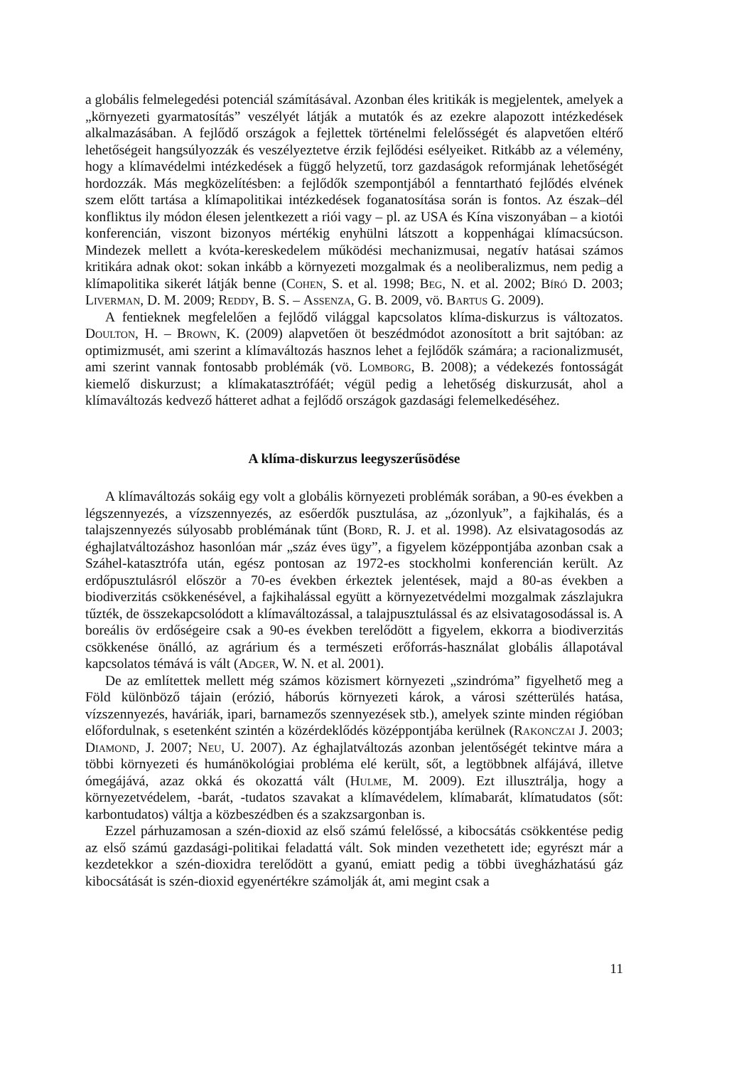a globális felmelegedési potenciál számításával. Azonban éles kritikák is megjelentek, amelyek a „környezeti gyarmatosítás” veszélyét látják a mutatók és az ezekre alapozott intézkedések alkalmazásában. A fejlődő országok a fejlettek történelmi felelősségét és alapvetően eltérő lehetőségeit hangsúlyozzák és veszélyeztetve érzik fejlődési esélyeiket. Ritkább az a vélemény, hogy a klímavédelmi intézkedések a függő helyzetű, torz gazdaságok reformjának lehetőségét hordozzák. Más megközelítésben: a fejlődők szempontjából a fenntartható fejlődés elvének szem előtt tartása a klímapolitikai intézkedések foganatosítása során is fontos. Az észak–dél konfliktus ily módon élesen jelentkezett a riói vagy – pl. az USA és Kína viszonyában – a kiotói konferencián, viszont bizonyos mértékig enyhülni látszott a koppenhágai klímacsúcson. Mindezek mellett a kvóta-kereskedelem működési mechanizmusai, negatív hatásai számos kritikára adnak okot: sokan inkább a környezeti mozgalmak és a neoliberalizmus, nem pedig a klímapolitika sikerét látják benne (Cohen, S. et al. 1998; Beg, N. et al. 2002; Bíró D. 2003; Liverman, D. M. 2009; Reddy, B. S. – Assenza, G. B. 2009, vö. Bartus G. 2009).
A fentieknek megfelelően a fejlődő világgal kapcsolatos klíma-diskurzus is változatos. Doulton, H. – Brown, K. (2009) alapvetően öt beszédmódot azonosított a brit sajtóban: az optimizmusét, ami szerint a klímaváltozás hasznos lehet a fejlődők számára; a racionalizmusét, ami szerint vannak fontosabb problémák (vö. Lomborg, B. 2008); a védekezés fontosságát kiemelő diskurzust; a klímakatasztrófáét; végül pedig a lehetőség diskurzusát, ahol a klímaváltozás kedvező hátteret adhat a fejlődő országok gazdasági felemelkedéséhez.
A klíma-diskurzus leegyszerűsödése
A klímaváltozás sokáig egy volt a globális környezeti problémák sorában, a 90-es években a légszennyezés, a vízszennyezés, az esőerdők pusztulása, az „ózonlyuk”, a fajkihalás, és a talajszennyezés súlyosabb problémának tűnt (Bord, R. J. et al. 1998). Az elsivatagosodás az éghajlatváltozáshoz hasonlóan már „száz éves ügy”, a figyelem középpontjába azonban csak a Száhel-katasztrófa után, egész pontosan az 1972-es stockholmi konferencián került. Az erdőpusztulásról először a 70-es években érkeztek jelentések, majd a 80-as években a biodiverzitás csökkenésével, a fajkihalással együtt a környezetvédelmi mozgalmak zászlajukra tűzték, de összekapcsolódott a klímaváltozással, a talajpusztulással és az elsivatagosodással is. A boreális öv erdőségeire csak a 90-es években terelődött a figyelem, ekkorra a biodiverzitás csökkenése önálló, az agrárium és a természeti erőforrás-használat globális állapotával kapcsolatos témává is vált (Adger, W. N. et al. 2001).
De az említettek mellett még számos közismert környezeti „szindróma” figyelhető meg a Föld különböző tájain (erózió, háborús környezeti károk, a városi szétterülés hatása, vízszennyezés, haváriák, ipari, barnamezős szennyezések stb.), amelyek szinte minden régióban előfordulnak, s esetenként szintén a közérdeklődés középpontjába kerülnek (Rakonczai J. 2003; Diamond, J. 2007; Neu, U. 2007). Az éghajlatváltozás azonban jelentőségét tekintve mára a többi környezeti és humánökológiai probléma elé került, sőt, a legtöbbnek alfájává, illetve ómegájává, azaz okká és okozattá vált (Hulme, M. 2009). Ezt illusztrálja, hogy a környezetvédelem, -barát, -tudatos szavakat a klímavédelem, klímabarát, klímatudatos (sőt: karbontudatos) váltja a közbeszédben és a szakzsargonban is.
Ezzel párhuzamosan a szén-dioxid az első számú felelőssé, a kibocsátás csökkentése pedig az első számú gazdasági-politikai feladattá vált. Sok minden vezethetett ide; egyrészt már a kezdetekkor a szén-dioxidra terelődött a gyanú, emiatt pedig a többi üvegházhatású gáz kibocsátását is szén-dioxid egyenértékre számolják át, ami megint csak a
11